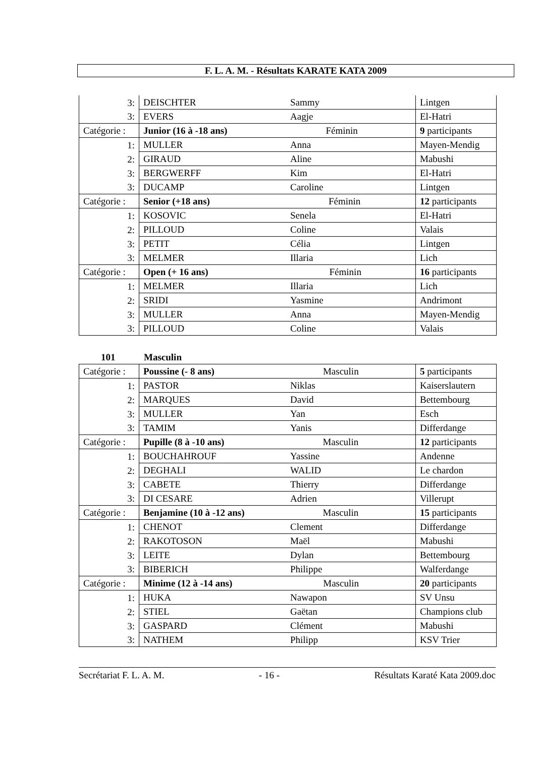F. L. A. M. - Résultats KARATE KATA 2009
| 3: | DEISCHTER | Sammy | Lintgen |
| 3: | EVERS | Aagje | El-Hatri |
| Catégorie : | Junior (16 à -18 ans) Féminin | | 9 participants |
| 1: | MULLER | Anna | Mayen-Mendig |
| 2: | GIRAUD | Aline | Mabushi |
| 3: | BERGWERFF | Kim | El-Hatri |
| 3: | DUCAMP | Caroline | Lintgen |
| Catégorie : | Senior (+18 ans) Féminin | | 12 participants |
| 1: | KOSOVIC | Senela | El-Hatri |
| 2: | PILLOUD | Coline | Valais |
| 3: | PETIT | Célia | Lintgen |
| 3: | MELMER | Illaria | Lich |
| Catégorie : | Open (+ 16 ans) Féminin | | 16 participants |
| 1: | MELMER | Illaria | Lich |
| 2: | SRIDI | Yasmine | Andrimont |
| 3: | MULLER | Anna | Mayen-Mendig |
| 3: | PILLOUD | Coline | Valais |
101 Masculin
| Catégorie : | Poussine (- 8 ans) Masculin | | 5 participants |
| 1: | PASTOR | Niklas | Kaiserslautern |
| 2: | MARQUES | David | Bettembourg |
| 3: | MULLER | Yan | Esch |
| 3: | TAMIM | Yanis | Differdange |
| Catégorie : | Pupille (8 à -10 ans) Masculin | | 12 participants |
| 1: | BOUCHAHROUF | Yassine | Andenne |
| 2: | DEGHALI | WALID | Le chardon |
| 3: | CABETE | Thierry | Differdange |
| 3: | DI CESARE | Adrien | Villerupt |
| Catégorie : | Benjamine (10 à -12 ans) Masculin | | 15 participants |
| 1: | CHENOT | Clement | Differdange |
| 2: | RAKOTOSON | Maël | Mabushi |
| 3: | LEITE | Dylan | Bettembourg |
| 3: | BIBERICH | Philippe | Walferdange |
| Catégorie : | Minime (12 à -14 ans) Masculin | | 20 participants |
| 1: | HUKA | Nawapon | SV Unsu |
| 2: | STIEL | Gaëtan | Champions club |
| 3: | GASPARD | Clément | Mabushi |
| 3: | NATHEM | Philipp | KSV Trier |
Secrétariat F. L. A. M. - 16 - Résultats Karaté Kata 2009.doc